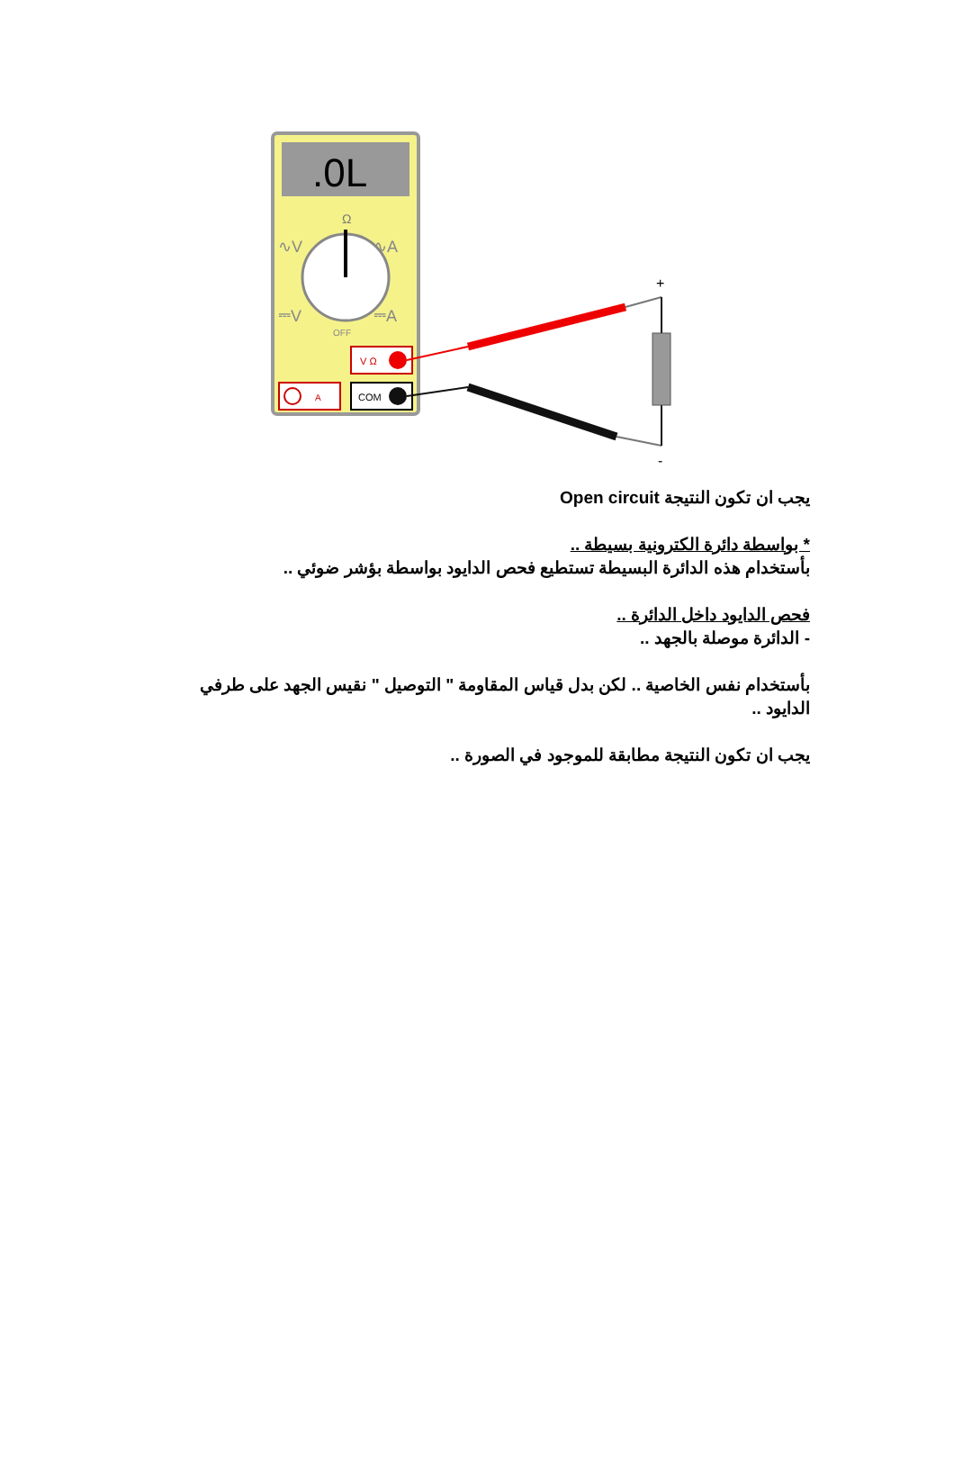.0L
Ω
∿V
∿A
⎓V
⎓A
OFF
V Ω
A
COM
+
-
يجب ان تكون النتيجة Open circuit
* بواسطة دائرة الكترونية بسيطة ..
بأستخدام هذه الدائرة البسيطة تستطيع فحص الدايود بواسطة بؤشر ضوئي ..
فحص الدايود داخل الدائرة ..
- الدائرة موصلة بالجهد ..
بأستخدام نفس الخاصية .. لكن بدل قياس المقاومة " التوصيل " نقيس الجهد على طرفي الدايود ..
يجب ان تكون النتيجة مطابقة للموجود في الصورة ..